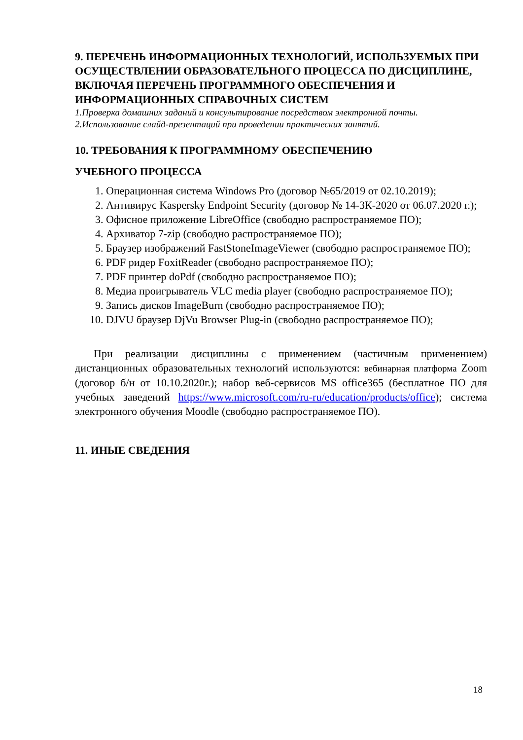9. ПЕРЕЧЕНЬ ИНФОРМАЦИОННЫХ ТЕХНОЛОГИЙ, ИСПОЛЬЗУЕМЫХ ПРИ ОСУЩЕСТВЛЕНИИ ОБРАЗОВАТЕЛЬНОГО ПРОЦЕССА ПО ДИСЦИПЛИНЕ, ВКЛЮЧАЯ ПЕРЕЧЕНЬ ПРОГРАММНОГО ОБЕСПЕЧЕНИЯ И ИНФОРМАЦИОННЫХ СПРАВОЧНЫХ СИСТЕМ
1.Проверка домашних заданий и консультирование посредством электронной почты.
2.Использование слайд-презентаций при проведении практических занятий.
10. ТРЕБОВАНИЯ К ПРОГРАММНОМУ ОБЕСПЕЧЕНИЮ
УЧЕБНОГО ПРОЦЕССА
1. Операционная система Windows Pro (договор №65/2019 от 02.10.2019);
2. Антивирус Kaspersky Endpoint Security (договор № 14-3К-2020 от 06.07.2020 г.);
3. Офисное приложение LibreOffice (свободно распространяемое ПО);
4. Архиватор 7-zip (свободно распространяемое ПО);
5. Браузер изображений FastStoneImageViewer (свободно распространяемое ПО);
6. PDF ридер FoxitReader (свободно распространяемое ПО);
7. PDF принтер doPdf (свободно распространяемое ПО);
8. Медиа проигрыватель VLC media player (свободно распространяемое ПО);
9. Запись дисков ImageBurn (свободно распространяемое ПО);
10. DJVU браузер DjVu Browser Plug-in (свободно распространяемое ПО);
При реализации дисциплины с применением (частичным применением) дистанционных образовательных технологий используются: вебинарная платформа Zoom (договор б/н от 10.10.2020г.); набор веб-сервисов MS office365 (бесплатное ПО для учебных заведений https://www.microsoft.com/ru-ru/education/products/office); система электронного обучения Moodle (свободно распространяемое ПО).
11. ИНЫЕ СВЕДЕНИЯ
18